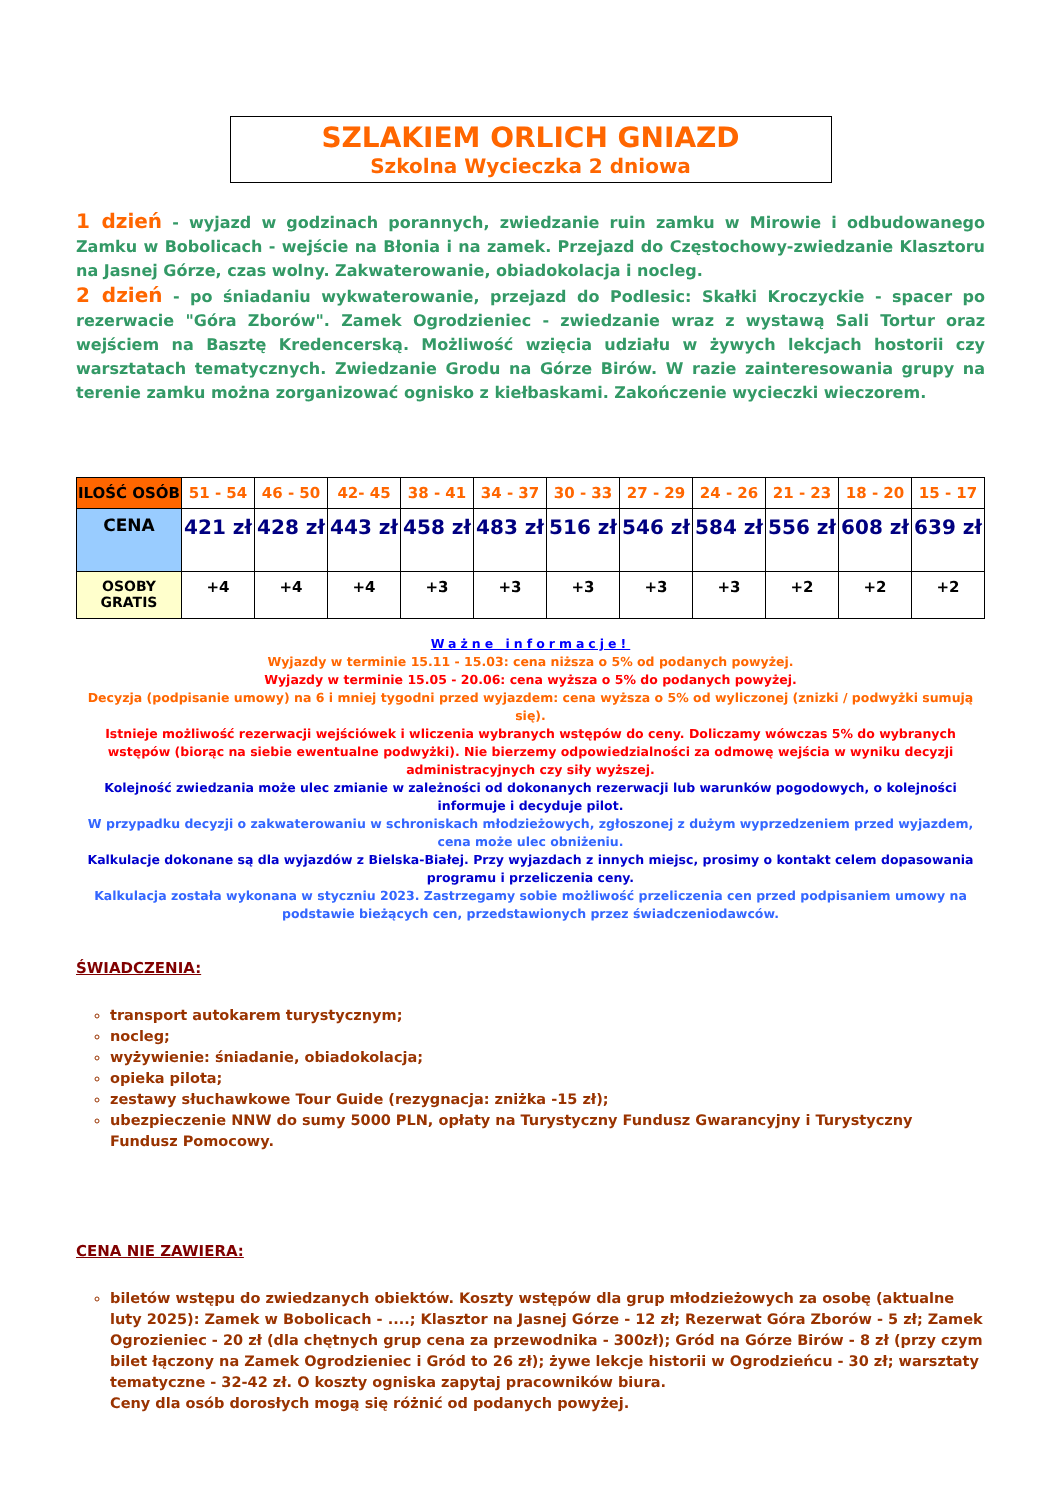SZLAKIEM ORLICH GNIAZD
Szkolna Wycieczka 2 dniowa
1 dzień - wyjazd w godzinach porannych, zwiedzanie ruin zamku w Mirowie i odbudowanego Zamku w Bobolicach - wejście na Błonia i na zamek. Przejazd do Częstochowy-zwiedzanie Klasztoru na Jasnej Górze, czas wolny. Zakwaterowanie, obiadokolacja i nocleg.
2 dzień - po śniadaniu wykwaterowanie, przejazd do Podlesic: Skałki Kroczyckie - spacer po rezerwacie "Góra Zborów". Zamek Ogrodzieniec - zwiedzanie wraz z wystawą Sali Tortur oraz wejściem na Basztę Kredencerską. Możliwość wzięcia udziału w żywych lekcjach hostorii czy warsztatach tematycznych. Zwiedzanie Grodu na Górze Birów. W razie zainteresowania grupy na terenie zamku można zorganizować ognisko z kiełbaskami. Zakończenie wycieczki wieczorem.
| ILOŚĆ OSÓB | 51 - 54 | 46 - 50 | 42- 45 | 38 - 41 | 34 - 37 | 30 - 33 | 27 - 29 | 24 - 26 | 21 - 23 | 18 - 20 | 15 - 17 |
| CENA | 421 zł | 428 zł | 443 zł | 458 zł | 483 zł | 516 zł | 546 zł | 584 zł | 556 zł | 608 zł | 639 zł |
| OSOBY GRATIS | +4 | +4 | +4 | +3 | +3 | +3 | +3 | +3 | +2 | +2 | +2 |
Ważne informacje!
Wyjazdy w terminie 15.11 - 15.03: cena niższa o 5% od podanych powyżej.
Wyjazdy w terminie 15.05 - 20.06: cena wyższa o 5% do podanych powyżej.
Decyzja (podpisanie umowy) na 6 i mniej tygodni przed wyjazdem: cena wyższa o 5% od wyliczonej (znizki / podwyżki sumują się).
Istnieje możliwość rezerwacji wejściówek i wliczenia wybranych wstępów do ceny. Doliczamy wówczas 5% do wybranych wstępów (biorąc na siebie ewentualne podwyżki). Nie bierzemy odpowiedzialności za odmowę wejścia w wyniku decyzji administracyjnych czy siły wyższej.
Kolejność zwiedzania może ulec zmianie w zależności od dokonanych rezerwacji lub warunków pogodowych, o kolejności informuje i decyduje pilot.
W przypadku decyzji o zakwaterowaniu w schroniskach młodzieżowych, zgłoszonej z dużym wyprzedzeniem przed wyjazdem, cena może ulec obniżeniu.
Kalkulacje dokonane są dla wyjazdów z Bielska-Białej. Przy wyjazdach z innych miejsc, prosimy o kontakt celem dopasowania programu i przeliczenia ceny.
Kalkulacja została wykonana w styczniu 2023. Zastrzegamy sobie możliwość przeliczenia cen przed podpisaniem umowy na podstawie bieżących cen, przedstawionych przez świadczeniodawców.
ŚWIADCZENIA:
transport autokarem turystycznym;
nocleg;
wyżywienie: śniadanie, obiadokolacja;
opieka pilota;
zestawy słuchawkowe Tour Guide (rezygnacja: zniżka -15 zł);
ubezpieczenie NNW do sumy 5000 PLN, opłaty na Turystyczny Fundusz Gwarancyjny i Turystyczny Fundusz Pomocowy.
CENA NIE ZAWIERA:
biletów wstępu do zwiedzanych obiektów. Koszty wstępów dla grup młodzieżowych za osobę (aktualne luty 2025): Zamek w Bobolicach - ....; Klasztor na Jasnej Górze - 12 zł; Rezerwat Góra Zborów - 5 zł; Zamek Ogrozieniec - 20 zł (dla chętnych grup cena za przewodnika - 300zł); Gród na Górze Birów - 8 zł (przy czym bilet łączony na Zamek Ogrodzieniec i Gród to 26 zł); żywe lekcje historii w Ogrodzieńcu - 30 zł; warsztaty tematyczne - 32-42 zł. O koszty ogniska zapytaj pracowników biura.
Ceny dla osób dorosłych mogą się różnić od podanych powyżej.